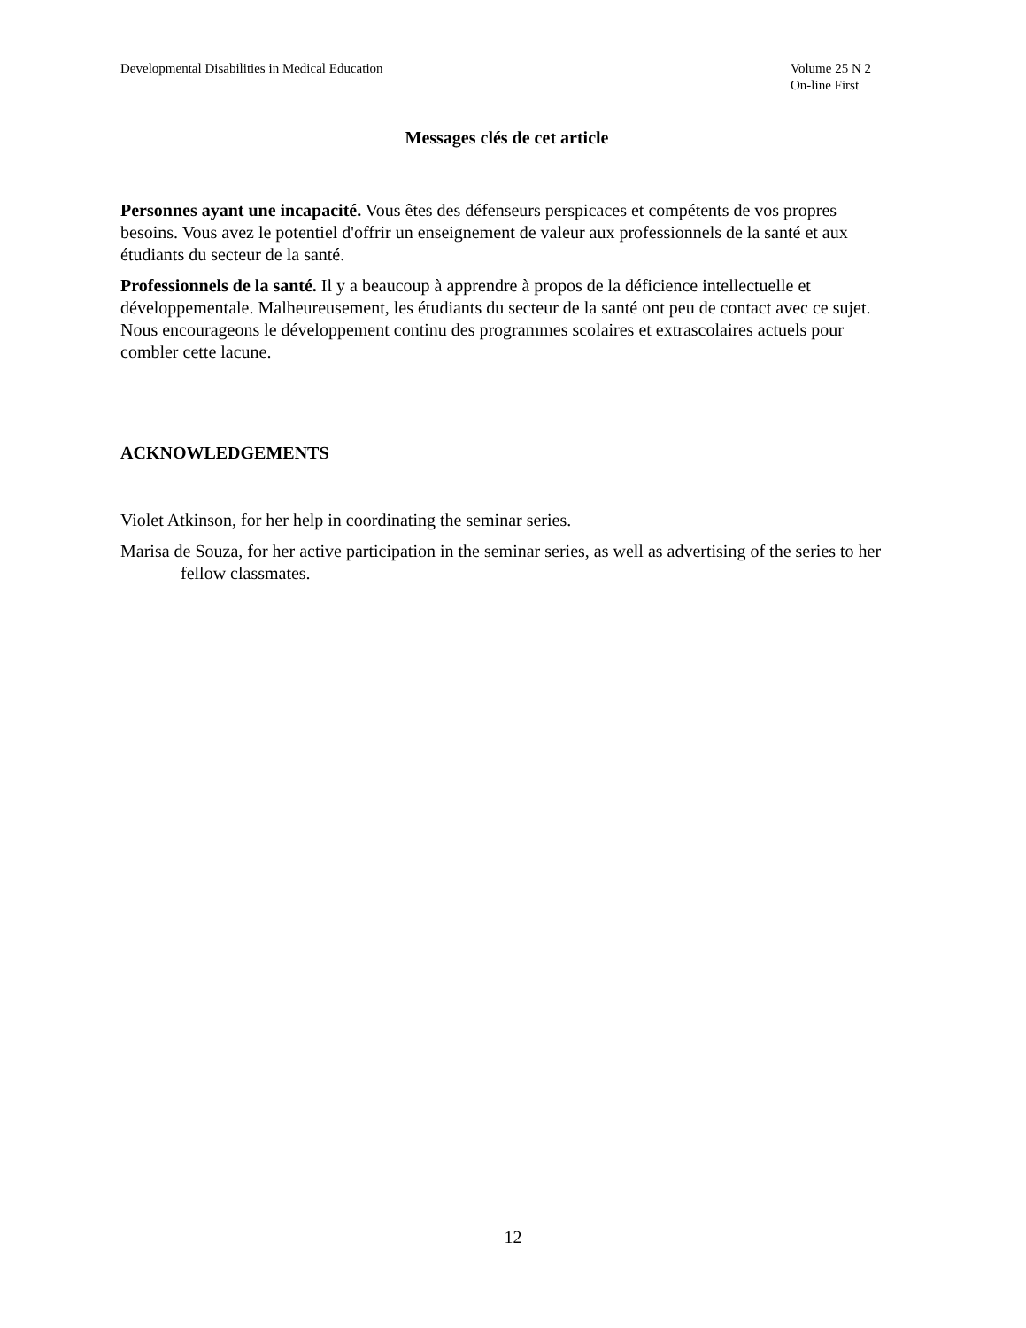Developmental Disabilities in Medical Education
Volume 25 N 2
On-line First
Messages clés de cet article
Personnes ayant une incapacité. Vous êtes des défenseurs perspicaces et compétents de vos propres besoins. Vous avez le potentiel d'offrir un enseignement de valeur aux professionnels de la santé et aux étudiants du secteur de la santé.
Professionnels de la santé. Il y a beaucoup à apprendre à propos de la déficience intellectuelle et développementale. Malheureusement, les étudiants du secteur de la santé ont peu de contact avec ce sujet. Nous encourageons le développement continu des programmes scolaires et extrascolaires actuels pour combler cette lacune.
ACKNOWLEDGEMENTS
Violet Atkinson, for her help in coordinating the seminar series.
Marisa de Souza, for her active participation in the seminar series, as well as advertising of the series to her fellow classmates.
12